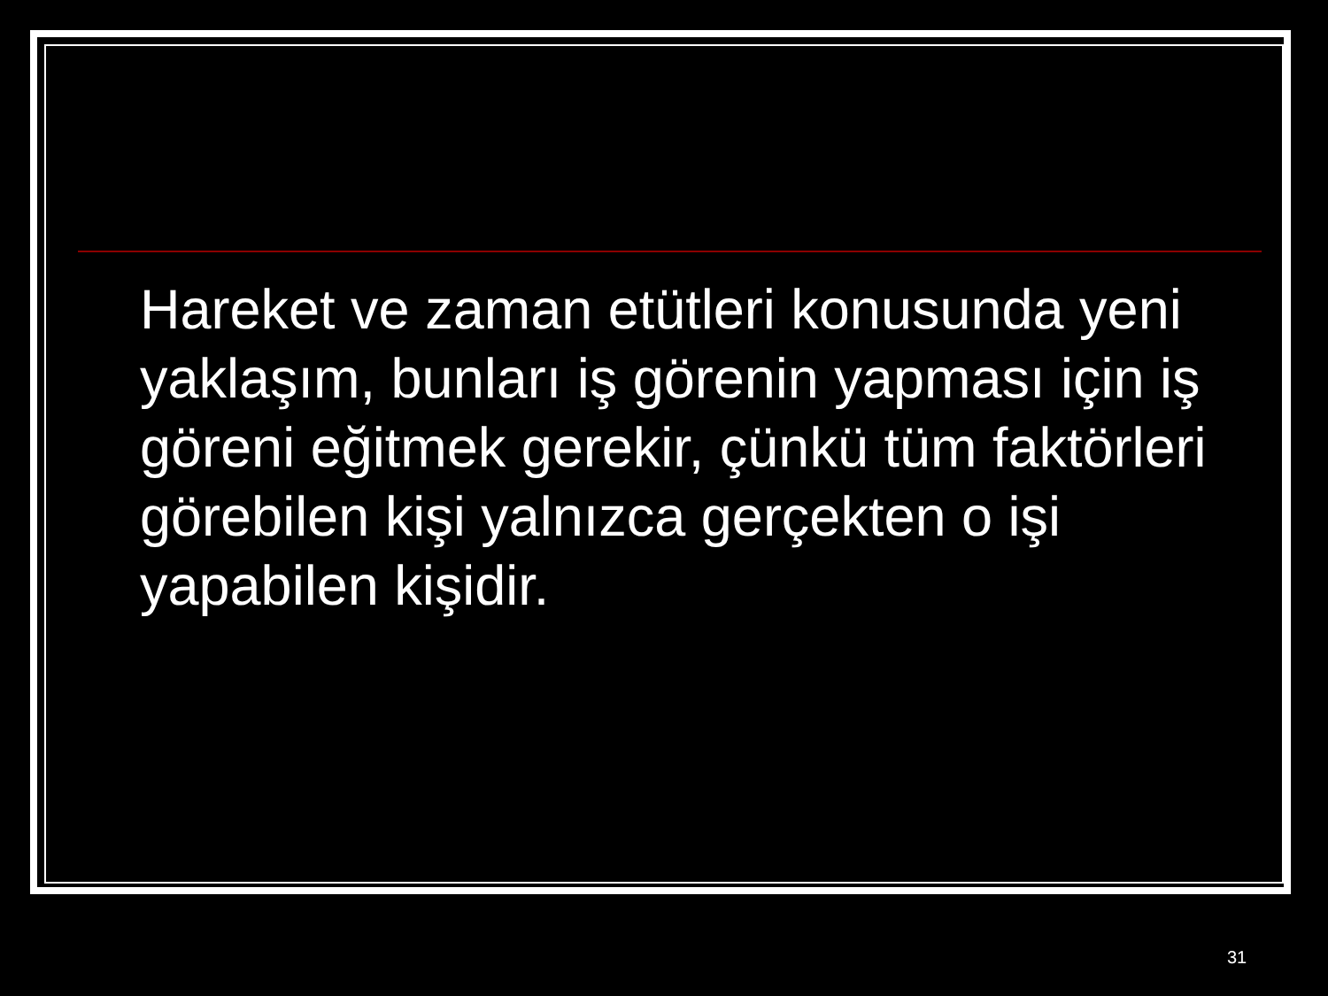Hareket ve zaman etütleri konusunda yeni yaklaşım, bunları iş görenin yapması için iş göreni eğitmek gerekir, çünkü tüm faktörleri görebilen kişi yalnızca gerçekten o işi yapabilen kişidir.
31